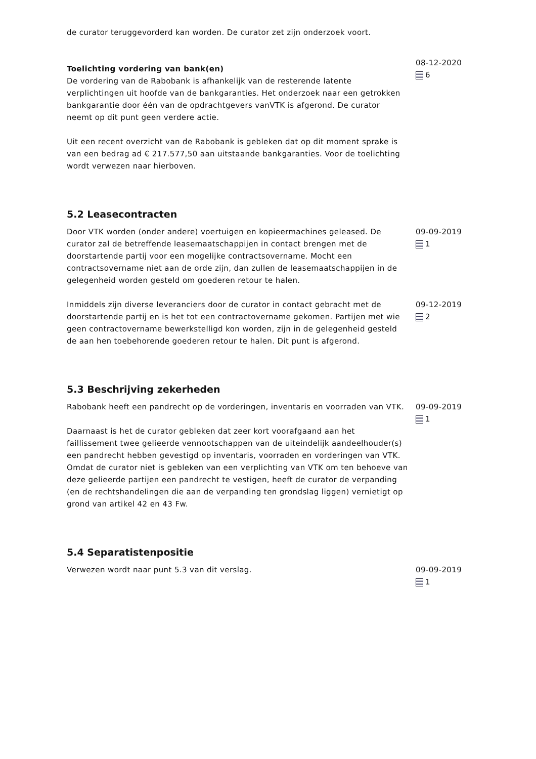de curator teruggevorderd kan worden. De curator zet zijn onderzoek voort.
Toelichting vordering van bank(en)
De vordering van de Rabobank is afhankelijk van de resterende latente verplichtingen uit hoofde van de bankgaranties. Het onderzoek naar een getrokken bankgarantie door één van de opdrachtgevers vanVTK is afgerond. De curator neemt op dit punt geen verdere actie.
Uit een recent overzicht van de Rabobank is gebleken dat op dit moment sprake is van een bedrag ad € 217.577,50 aan uitstaande bankgaranties. Voor de toelichting wordt verwezen naar hierboven.
08-12-2020
6
5.2 Leasecontracten
Door VTK worden (onder andere) voertuigen en kopieermachines geleased. De curator zal de betreffende leasemaatschappijen in contact brengen met de doorstartende partij voor een mogelijke contractsovername. Mocht een contractsovername niet aan de orde zijn, dan zullen de leasemaatschappijen in de gelegenheid worden gesteld om goederen retour te halen.
09-09-2019
1
Inmiddels zijn diverse leveranciers door de curator in contact gebracht met de doorstartende partij en is het tot een contractovername gekomen. Partijen met wie geen contractovername bewerkstelligd kon worden, zijn in de gelegenheid gesteld de aan hen toebehorende goederen retour te halen. Dit punt is afgerond.
09-12-2019
2
5.3 Beschrijving zekerheden
Rabobank heeft een pandrecht op de vorderingen, inventaris en voorraden van VTK.
Daarnaast is het de curator gebleken dat zeer kort voorafgaand aan het faillissement twee gelieerde vennootschappen van de uiteindelijk aandeelhouder(s) een pandrecht hebben gevestigd op inventaris, voorraden en vorderingen van VTK. Omdat de curator niet is gebleken van een verplichting van VTK om ten behoeve van deze gelieerde partijen een pandrecht te vestigen, heeft de curator de verpanding (en de rechtshandelingen die aan de verpanding ten grondslag liggen) vernietigt op grond van artikel 42 en 43 Fw.
09-09-2019
1
5.4 Separatistenpositie
Verwezen wordt naar punt 5.3 van dit verslag. 09-09-2019
1